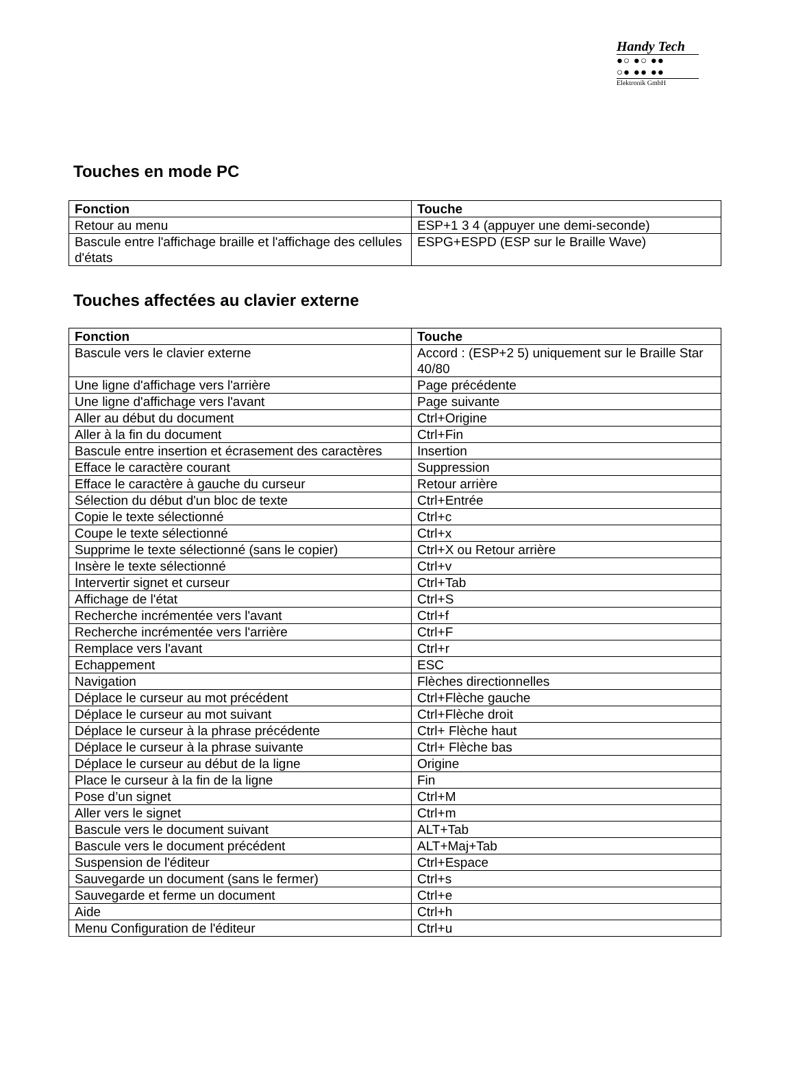Handy Tech
●○ ●○ ●●
○● ●● ●●
Elektronik GmbH
Touches en mode PC
| Fonction | Touche |
| --- | --- |
| Retour au menu | ESP+1 3 4 (appuyer une demi-seconde) |
| Bascule entre l'affichage braille et l'affichage des cellules d'états | ESPG+ESPD (ESP sur le Braille Wave) |
Touches affectées au clavier externe
| Fonction | Touche |
| --- | --- |
| Bascule vers le clavier externe | Accord : (ESP+2 5) uniquement sur le Braille Star 40/80 |
| Une ligne d'affichage vers l'arrière | Page précédente |
| Une ligne d'affichage vers l'avant | Page suivante |
| Aller au début du document | Ctrl+Origine |
| Aller à la fin du document | Ctrl+Fin |
| Bascule entre insertion et écrasement des caractères | Insertion |
| Efface le caractère courant | Suppression |
| Efface le caractère à gauche du curseur | Retour arrière |
| Sélection du début d'un bloc de texte | Ctrl+Entrée |
| Copie le texte sélectionné | Ctrl+c |
| Coupe le texte sélectionné | Ctrl+x |
| Supprime le texte sélectionné (sans le copier) | Ctrl+X ou Retour arrière |
| Insère le texte sélectionné | Ctrl+v |
| Intervertir signet et curseur | Ctrl+Tab |
| Affichage de l'état | Ctrl+S |
| Recherche incrémentée vers l'avant | Ctrl+f |
| Recherche incrémentée vers l'arrière | Ctrl+F |
| Remplace vers l'avant | Ctrl+r |
| Echappement | ESC |
| Navigation | Flèches directionnelles |
| Déplace le curseur au mot précédent | Ctrl+Flèche gauche |
| Déplace le curseur au mot suivant | Ctrl+Flèche droit |
| Déplace le curseur à la phrase précédente | Ctrl+ Flèche haut |
| Déplace le curseur à la phrase suivante | Ctrl+ Flèche bas |
| Déplace le curseur au début de la ligne | Origine |
| Place le curseur à la fin de la ligne | Fin |
| Pose d’un signet | Ctrl+M |
| Aller vers le signet | Ctrl+m |
| Bascule vers le document suivant | ALT+Tab |
| Bascule vers le document précédent | ALT+Maj+Tab |
| Suspension de l'éditeur | Ctrl+Espace |
| Sauvegarde un document (sans le fermer) | Ctrl+s |
| Sauvegarde et ferme un document | Ctrl+e |
| Aide | Ctrl+h |
| Menu Configuration de l'éditeur | Ctrl+u |